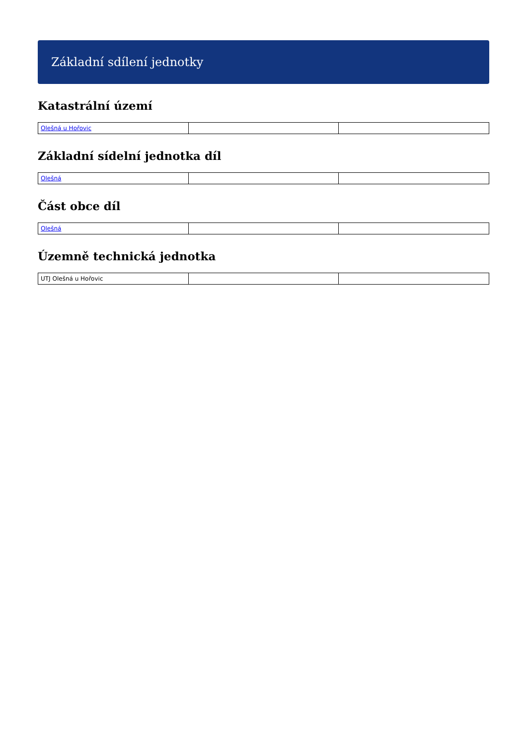Základní sdílení jednotky
Katastrální území
| Olešná u Hořovic | | |
Základní sídelní jednotka díl
| Olešná | | |
Část obce díl
| Olešná | | |
Územně technická jednotka
| UTJ Olešná u Hořovic | | |